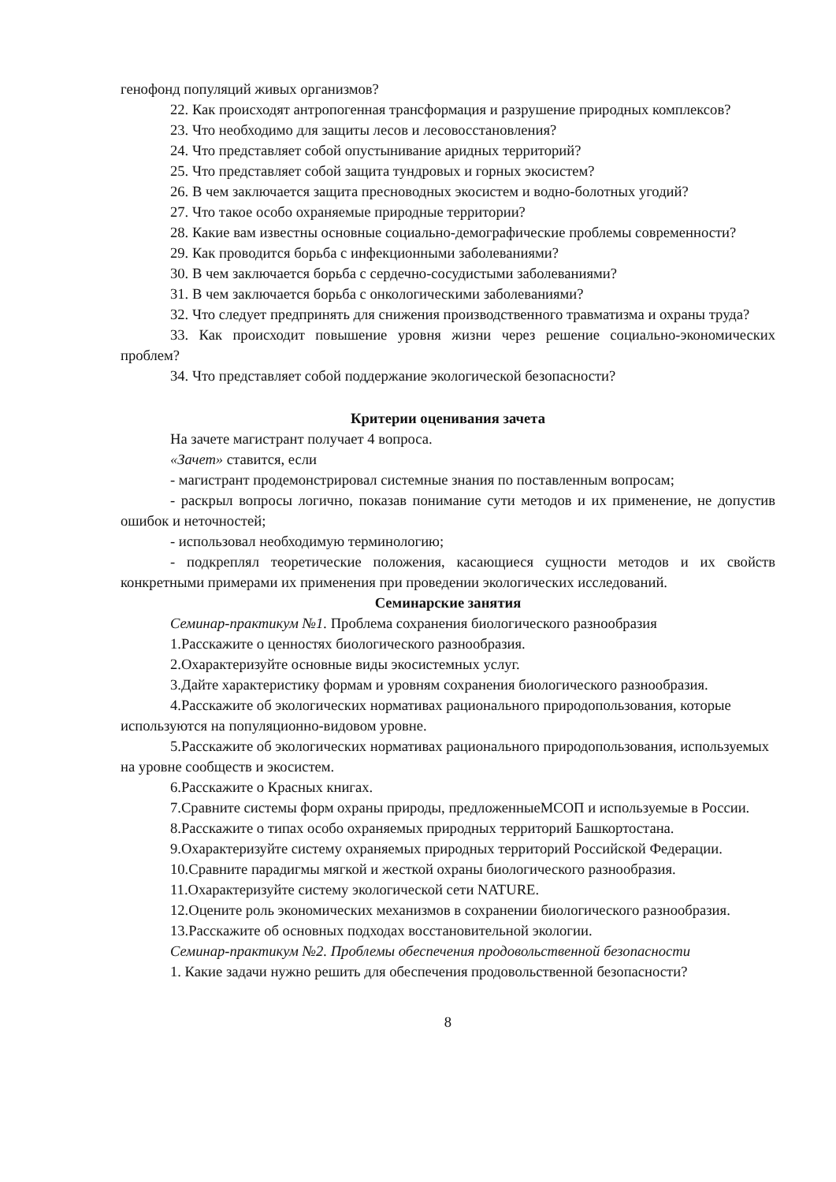генофонд популяций живых организмов?
22. Как происходят антропогенная трансформация и разрушение природных комплексов?
23. Что необходимо для защиты лесов и лесовосстановления?
24. Что представляет собой опустынивание аридных территорий?
25. Что представляет собой защита тундровых и горных экосистем?
26. В чем заключается защита пресноводных экосистем и водно-болотных угодий?
27. Что такое особо охраняемые природные территории?
28. Какие вам известны основные социально-демографические проблемы современности?
29. Как проводится борьба с инфекционными заболеваниями?
30. В чем заключается борьба с сердечно-сосудистыми заболеваниями?
31. В чем заключается борьба с онкологическими заболеваниями?
32. Что следует предпринять для снижения производственного травматизма и охраны труда?
33. Как происходит повышение уровня жизни через решение социально-экономических проблем?
34. Что представляет собой поддержание экологической безопасности?
Критерии оценивания зачета
На зачете магистрант получает 4 вопроса.
«Зачет» ставится, если
- магистрант продемонстрировал системные знания по поставленным вопросам;
- раскрыл вопросы логично, показав понимание сути методов и их применение, не допустив ошибок и неточностей;
- использовал необходимую терминологию;
- подкреплял теоретические положения, касающиеся сущности методов и их свойств конкретными примерами их применения при проведении экологических исследований.
Семинарские занятия
Семинар-практикум №1. Проблема сохранения биологического разнообразия
1.Расскажите о ценностях биологического разнообразия.
2.Охарактеризуйте основные виды экосистемных услуг.
3.Дайте характеристику формам и уровням сохранения биологического разнообразия.
4.Расскажите об экологических нормативах рационального природопользования, которые используются на популяционно-видовом уровне.
5.Расскажите об экологических нормативах рационального природопользования, используемых на уровне сообществ и экосистем.
6.Расскажите о Красных книгах.
7.Сравните системы форм охраны природы, предложенныеМСОП и используемые в России.
8.Расскажите о типах особо охраняемых природных территорий Башкортостана.
9.Охарактеризуйте систему охраняемых природных территорий Российской Федерации.
10.Сравните парадигмы мягкой и жесткой охраны биологического разнообразия.
11.Охарактеризуйте систему экологической сети NATURE.
12.Оцените роль экономических механизмов в сохранении биологического разнообразия.
13.Расскажите об основных подходах восстановительной экологии.
Семинар-практикум №2. Проблемы обеспечения продовольственной безопасности
1. Какие задачи нужно решить для обеспечения продовольственной безопасности?
8